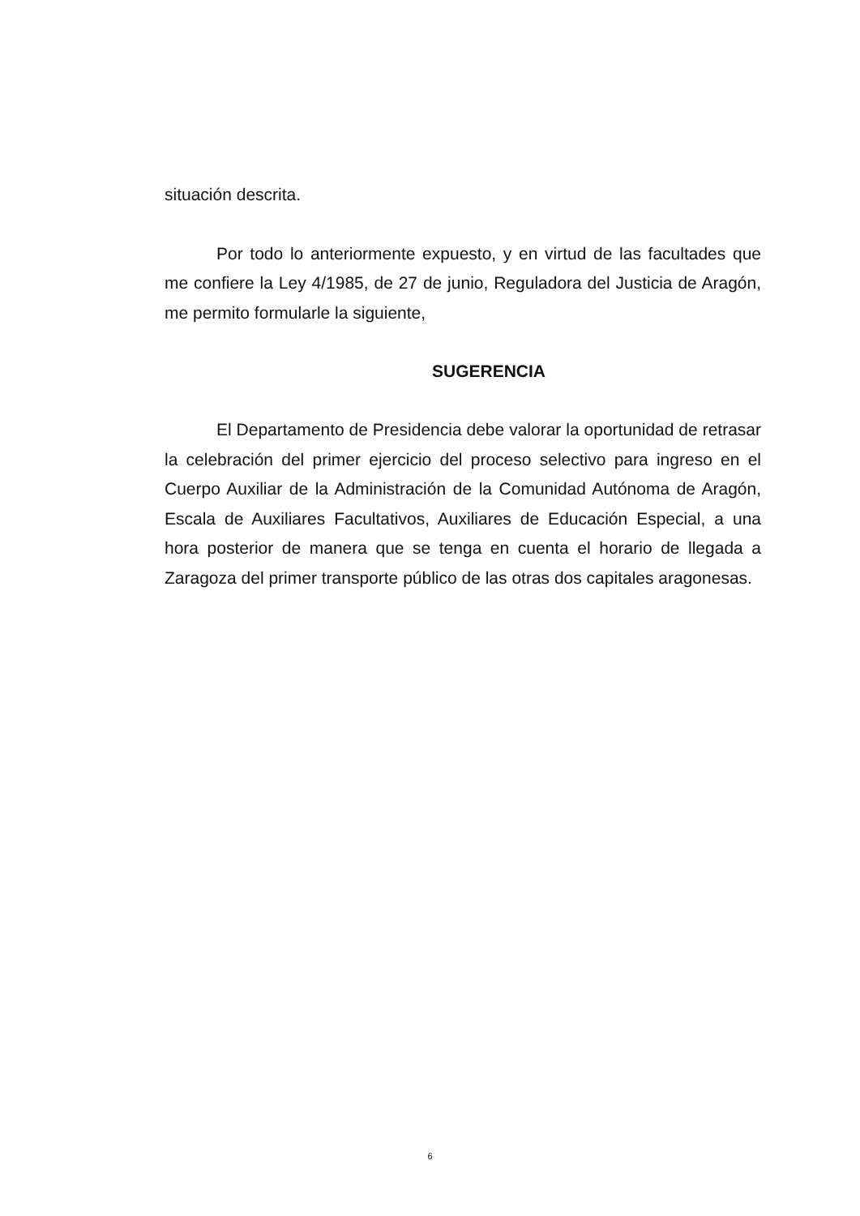situación descrita.
Por todo lo anteriormente expuesto, y en virtud de las facultades que me confiere la Ley 4/1985, de 27 de junio, Reguladora del Justicia de Aragón, me permito formularle la siguiente,
SUGERENCIA
El Departamento de Presidencia debe valorar la oportunidad de retrasar la celebración del primer ejercicio del proceso selectivo para ingreso en el Cuerpo Auxiliar de la Administración de la Comunidad Autónoma de Aragón, Escala de Auxiliares Facultativos, Auxiliares de Educación Especial, a una hora posterior de manera que se tenga en cuenta el horario de llegada a Zaragoza del primer transporte público de las otras dos capitales aragonesas.
6